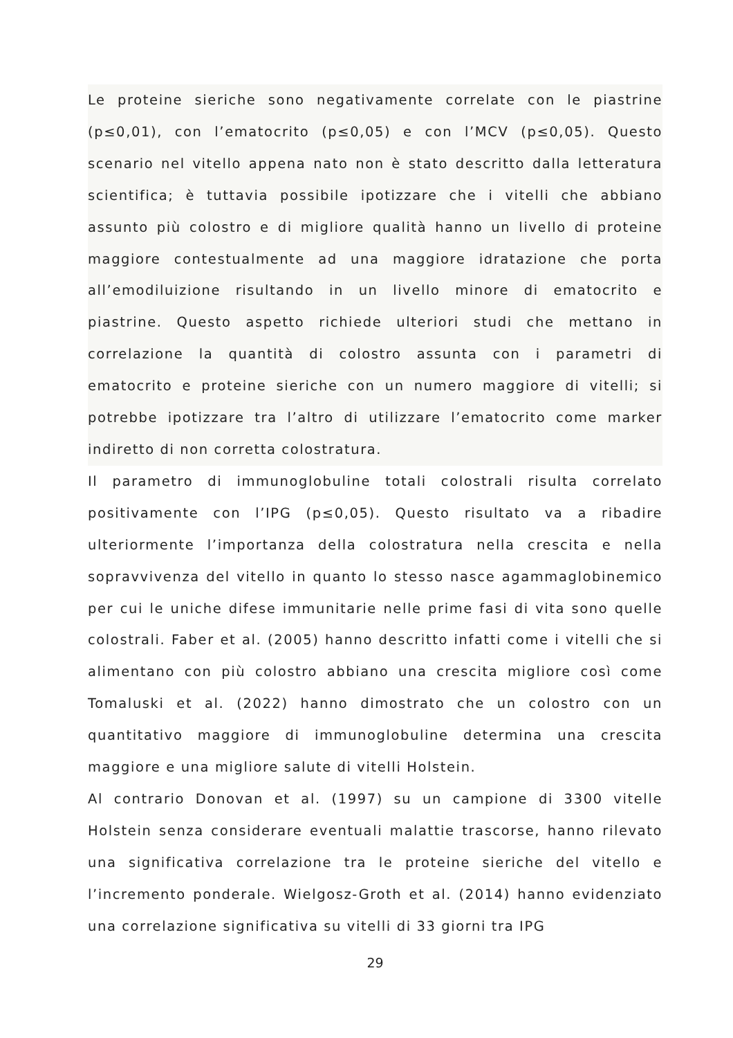Le proteine sieriche sono negativamente correlate con le piastrine (p≤0,01), con l’ematocrito (p≤0,05) e con l’MCV (p≤0,05). Questo scenario nel vitello appena nato non è stato descritto dalla letteratura scientifica; è tuttavia possibile ipotizzare che i vitelli che abbiano assunto più colostro e di migliore qualità hanno un livello di proteine maggiore contestualmente ad una maggiore idratazione che porta all’emodiluizione risultando in un livello minore di ematocrito e piastrine. Questo aspetto richiede ulteriori studi che mettano in correlazione la quantità di colostro assunta con i parametri di ematocrito e proteine sieriche con un numero maggiore di vitelli; si potrebbe ipotizzare tra l’altro di utilizzare l’ematocrito come marker indiretto di non corretta colostratura.
Il parametro di immunoglobuline totali colostrali risulta correlato positivamente con l’IPG (p≤0,05). Questo risultato va a ribadire ulteriormente l’importanza della colostratura nella crescita e nella sopravvivenza del vitello in quanto lo stesso nasce agammaglobinemico per cui le uniche difese immunitarie nelle prime fasi di vita sono quelle colostrali. Faber et al. (2005) hanno descritto infatti come i vitelli che si alimentano con più colostro abbiano una crescita migliore così come Tomaluski et al. (2022) hanno dimostrato che un colostro con un quantitativo maggiore di immunoglobuline determina una crescita maggiore e una migliore salute di vitelli Holstein.
Al contrario Donovan et al. (1997) su un campione di 3300 vitelle Holstein senza considerare eventuali malattie trascorse, hanno rilevato una significativa correlazione tra le proteine sieriche del vitello e l’incremento ponderale. Wielgosz-Groth et al. (2014) hanno evidenziato una correlazione significativa su vitelli di 33 giorni tra IPG
29